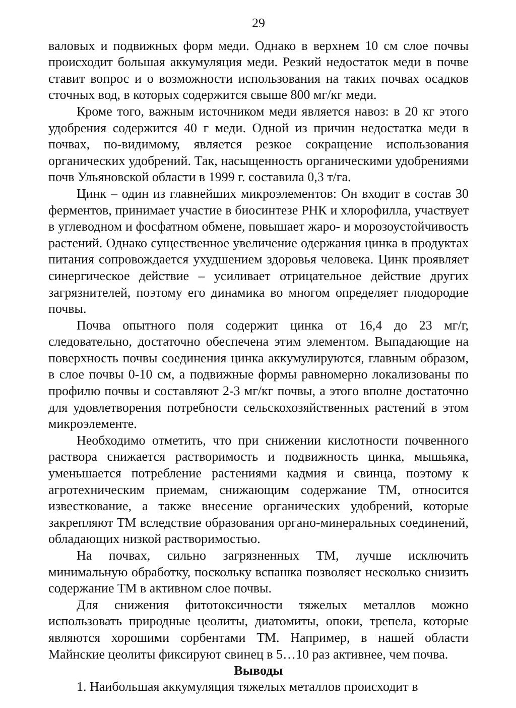29
валовых и подвижных форм меди. Однако в верхнем 10 см слое почвы происходит большая аккумуляция меди. Резкий недостаток меди в почве ставит вопрос и о возможности использования на таких почвах осадков сточных вод, в которых содержится свыше 800 мг/кг меди.
Кроме того, важным источником меди является навоз: в 20 кг этого удобрения содержится 40 г меди. Одной из причин недостатка меди в почвах, по-видимому, является резкое сокращение использования органических удобрений. Так, насыщенность органическими удобрениями почв Ульяновской области в 1999 г. составила 0,3 т/га.
Цинк – один из главнейших микроэлементов: Он входит в состав 30 ферментов, принимает участие в биосинтезе РНК и хлорофилла, участвует в углеводном и фосфатном обмене, повышает жаро- и морозоустойчивость растений. Однако существенное увеличение одержания цинка в продуктах питания сопровождается ухудшением здоровья человека. Цинк проявляет синергическое действие – усиливает отрицательное действие других загрязнителей, поэтому его динамика во многом определяет плодородие почвы.
Почва опытного поля содержит цинка от 16,4 до 23 мг/г, следовательно, достаточно обеспечена этим элементом. Выпадающие на поверхность почвы соединения цинка аккумулируются, главным образом, в слое почвы 0-10 см, а подвижные формы равномерно локализованы по профилю почвы и составляют 2-3 мг/кг почвы, а этого вполне достаточно для удовлетворения потребности сельскохозяйственных растений в этом микроэлементе.
Необходимо отметить, что при снижении кислотности почвенного раствора снижается растворимость и подвижность цинка, мышьяка, уменьшается потребление растениями кадмия и свинца, поэтому к агротехническим приемам, снижающим содержание ТМ, относится известкование, а также внесение органических удобрений, которые закрепляют ТМ вследствие образования органо-минеральных соединений, обладающих низкой растворимостью.
На почвах, сильно загрязненных ТМ, лучше исключить минимальную обработку, поскольку вспашка позволяет несколько снизить содержание ТМ в активном слое почвы.
Для снижения фитотоксичности тяжелых металлов можно использовать природные цеолиты, диатомиты, опоки, трепела, которые являются хорошими сорбентами ТМ. Например, в нашей области Майнские цеолиты фиксируют свинец в 5…10 раз активнее, чем почва.
Выводы
1. Наибольшая аккумуляция тяжелых металлов происходит в